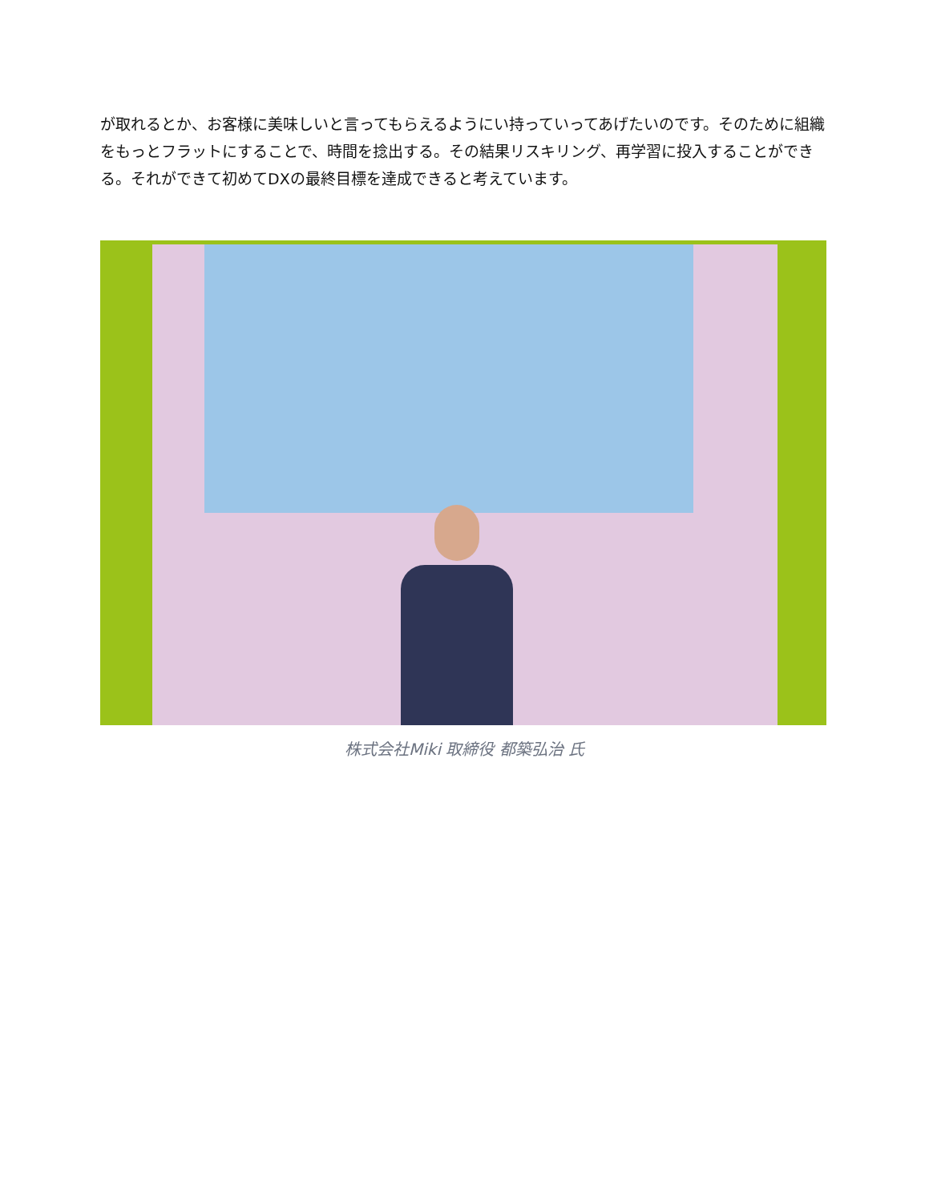が取れるとか、お客様に美味しいと言ってもらえるようにい持っていってあげたいのです。そのために組織をもっとフラットにすることで、時間を捻出する。その結果リスキリング、再学習に投入することができる。それができて初めてDXの最終目標を達成できると考えています。
株式会社Miki 取締役 都築弘治 氏